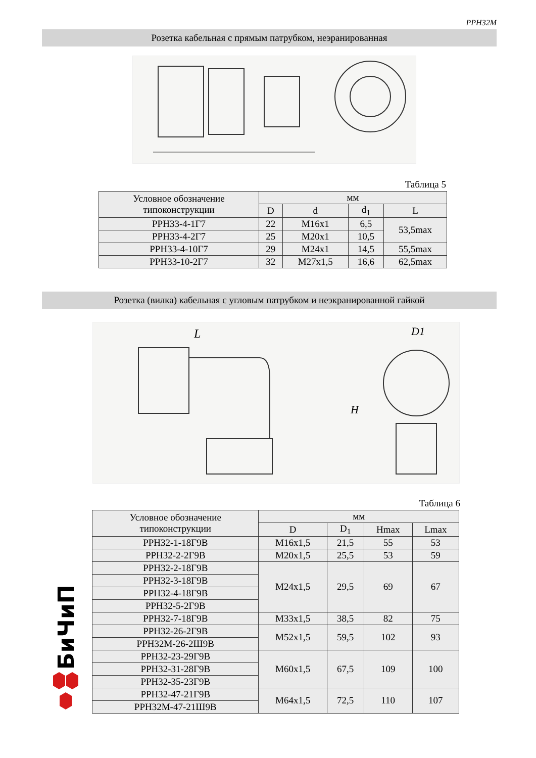PPH32M
Розетка кабельная с прямым патрубком, неэранированная
Таблица 5
| Условное обозначение типоконструкции | мм | | | |
| --- | --- | --- | --- | --- |
| | D | d | d<sub>1</sub> | L |
| PPH33-4-1Г7 | 22 | M16x1 | 6,5 | 53,5max |
| PPH33-4-2Г7 | 25 | M20x1 | 10,5 | |
| PPH33-4-10Г7 | 29 | M24x1 | 14,5 | 55,5max |
| PPH33-10-2Г7 | 32 | M27x1,5 | 16,6 | 62,5max |
Розетка (вилка) кабельная с угловым патрубком и неэкранированной гайкой
L
D1
H
Таблица 6
| Условное обозначение типоконструкции | мм | | | |
| --- | --- | --- | --- | --- |
| | D | D<sub>1</sub> | Hmax | Lmax |
| PPH32-1-18Г9B | M16x1,5 | 21,5 | 55 | 53 |
| PPH32-2-2Г9B | M20x1,5 | 25,5 | 53 | 59 |
| PPH32-2-18Г9B | M24x1,5 | 29,5 | 69 | 67 |
| PPH32-3-18Г9B | | | | |
| PPH32-4-18Г9B | | | | |
| PPH32-5-2Г9B | | | | |
| PPH32-7-18Г9B | M33x1,5 | 38,5 | 82 | 75 |
| PPH32-26-2Г9B | M52x1,5 | 59,5 | 102 | 93 |
| PPH32M-26-2Ш9B | | | | |
| PPH32-23-29Г9B | M60x1,5 | 67,5 | 109 | 100 |
| PPH32-31-28Г9B | | | | |
| PPH32-35-23Г9B | | | | |
| PPH32-47-21Г9B | M64x1,5 | 72,5 | 110 | 107 |
| PPH32M-47-21Ш9B | | | | |
БиЧиП